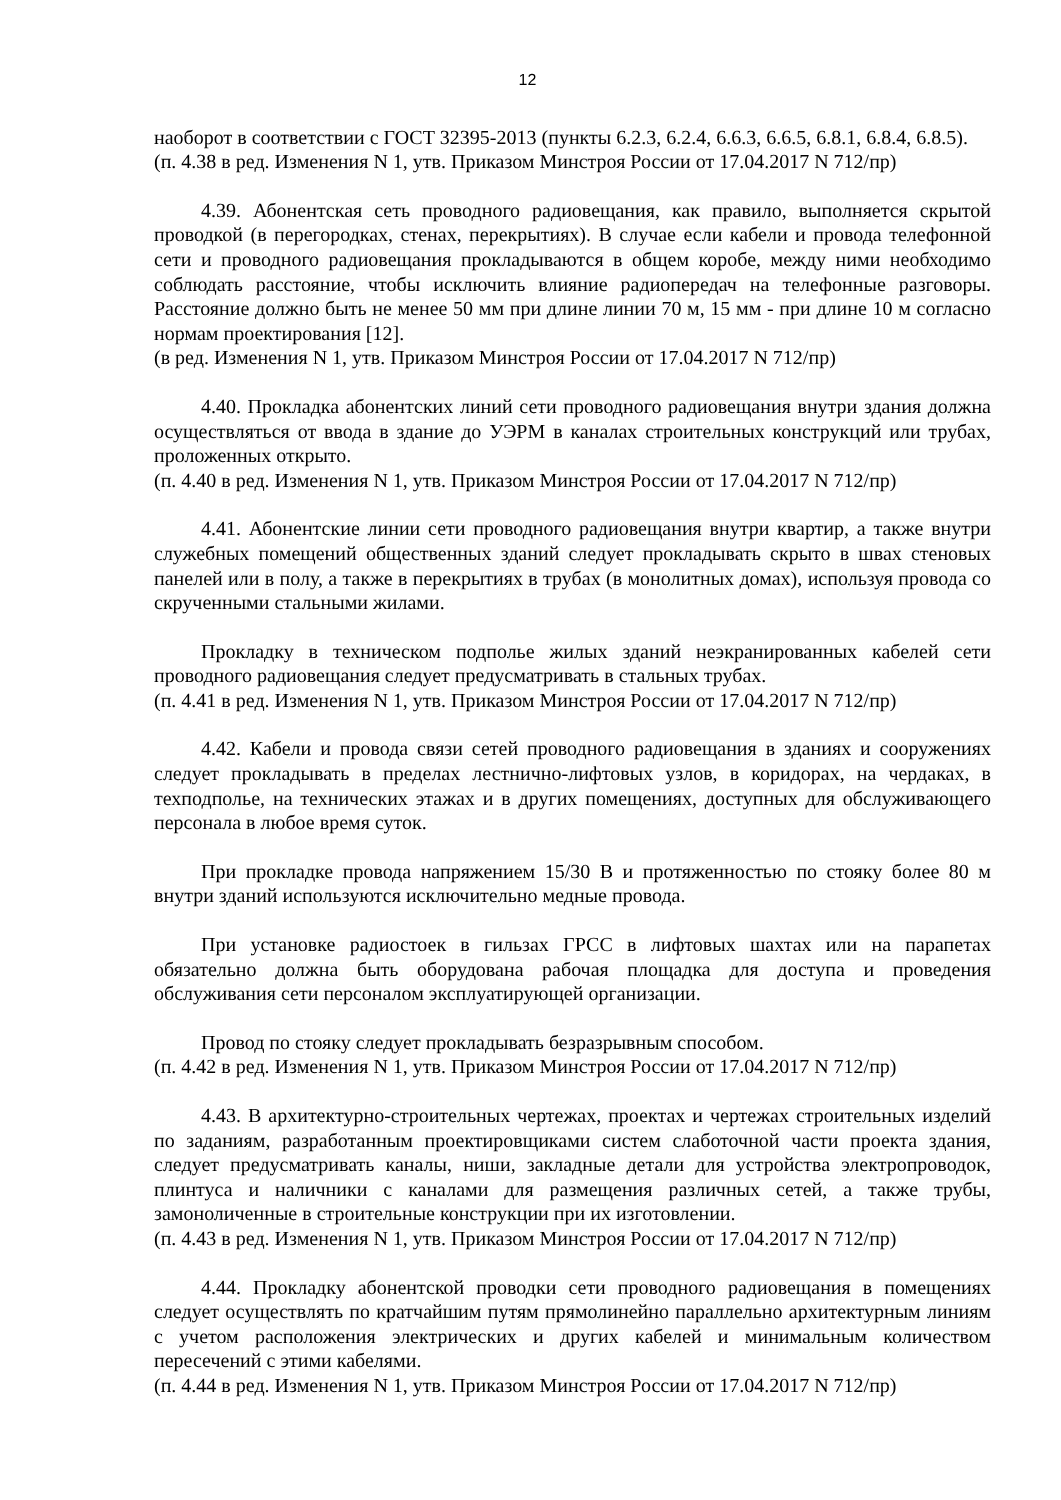12
наоборот в соответствии с ГОСТ 32395-2013 (пункты 6.2.3, 6.2.4, 6.6.3, 6.6.5, 6.8.1, 6.8.4, 6.8.5).
(п. 4.38 в ред. Изменения N 1, утв. Приказом Минстроя России от 17.04.2017 N 712/пр)
4.39. Абонентская сеть проводного радиовещания, как правило, выполняется скрытой проводкой (в перегородках, стенах, перекрытиях). В случае если кабели и провода телефонной сети и проводного радиовещания прокладываются в общем коробе, между ними необходимо соблюдать расстояние, чтобы исключить влияние радиопередач на телефонные разговоры. Расстояние должно быть не менее 50 мм при длине линии 70 м, 15 мм - при длине 10 м согласно нормам проектирования [12].
(в ред. Изменения N 1, утв. Приказом Минстроя России от 17.04.2017 N 712/пр)
4.40. Прокладка абонентских линий сети проводного радиовещания внутри здания должна осуществляться от ввода в здание до УЭРМ в каналах строительных конструкций или трубах, проложенных открыто.
(п. 4.40 в ред. Изменения N 1, утв. Приказом Минстроя России от 17.04.2017 N 712/пр)
4.41. Абонентские линии сети проводного радиовещания внутри квартир, а также внутри служебных помещений общественных зданий следует прокладывать скрыто в швах стеновых панелей или в полу, а также в перекрытиях в трубах (в монолитных домах), используя провода со скрученными стальными жилами.
Прокладку в техническом подполье жилых зданий неэкранированных кабелей сети проводного радиовещания следует предусматривать в стальных трубах.
(п. 4.41 в ред. Изменения N 1, утв. Приказом Минстроя России от 17.04.2017 N 712/пр)
4.42. Кабели и провода связи сетей проводного радиовещания в зданиях и сооружениях следует прокладывать в пределах лестнично-лифтовых узлов, в коридорах, на чердаках, в техподполье, на технических этажах и в других помещениях, доступных для обслуживающего персонала в любое время суток.
При прокладке провода напряжением 15/30 В и протяженностью по стояку более 80 м внутри зданий используются исключительно медные провода.
При установке радиостоек в гильзах ГРСС в лифтовых шахтах или на парапетах обязательно должна быть оборудована рабочая площадка для доступа и проведения обслуживания сети персоналом эксплуатирующей организации.
Провод по стояку следует прокладывать безразрывным способом.
(п. 4.42 в ред. Изменения N 1, утв. Приказом Минстроя России от 17.04.2017 N 712/пр)
4.43. В архитектурно-строительных чертежах, проектах и чертежах строительных изделий по заданиям, разработанным проектировщиками систем слаботочной части проекта здания, следует предусматривать каналы, ниши, закладные детали для устройства электропроводок, плинтуса и наличники с каналами для размещения различных сетей, а также трубы, замоноличенные в строительные конструкции при их изготовлении.
(п. 4.43 в ред. Изменения N 1, утв. Приказом Минстроя России от 17.04.2017 N 712/пр)
4.44. Прокладку абонентской проводки сети проводного радиовещания в помещениях следует осуществлять по кратчайшим путям прямолинейно параллельно архитектурным линиям с учетом расположения электрических и других кабелей и минимальным количеством пересечений с этими кабелями.
(п. 4.44 в ред. Изменения N 1, утв. Приказом Минстроя России от 17.04.2017 N 712/пр)